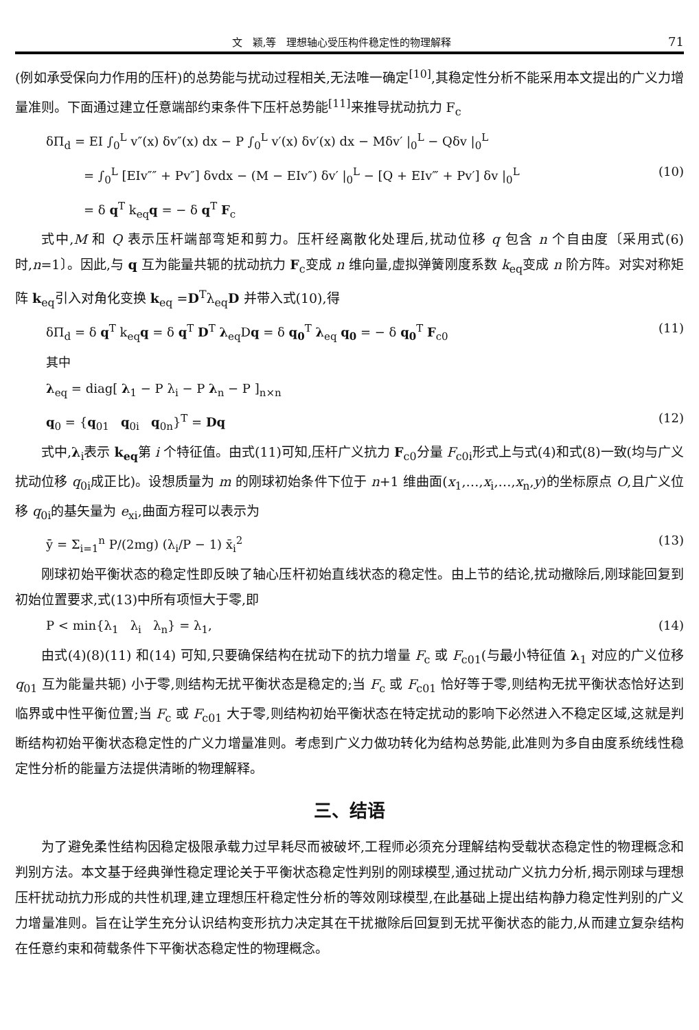文　颖,等　理想轴心受压构件稳定性的物理解释 71
(例如承受保向力作用的压杆)的总势能与扰动过程相关,无法唯一确定<sup>[10]</sup>,其稳定性分析不能采用本文提出的广义力增量准则。下面通过建立任意端部约束条件下压杆总势能<sup>[11]</sup>来推导扰动抗力 F<sub>c</sub>
δΠ<sub>d</sub> = EI ∫<sub>0</sub><sup>L</sup> v″(x) δv″(x) dx − P ∫<sub>0</sub><sup>L</sup> v′(x) δv′(x) dx − Mδv′ |<sub>0</sub><sup>L</sup> − Qδv |<sub>0</sub><sup>L</sup>
= ∫<sub>0</sub><sup>L</sup> [EIv″″ + Pv″] δvdx − (M − EIv″) δv′ |<sub>0</sub><sup>L</sup> − [Q + EIv‴ + Pv′] δv |<sub>0</sub><sup>L</sup> (10)
= δ q<sup>T</sup> k<sub>eq</sub>q = − δ q<sup>T</sup> F<sub>c</sub>
式中,M 和 Q 表示压杆端部弯矩和剪力。压杆经离散化处理后,扰动位移 q 包含 n 个自由度〔采用式(6)时,n=1〕。因此,与 q 互为能量共轭的扰动抗力 F<sub>c</sub>变成 n 维向量,虚拟弹簧刚度系数 k<sub>eq</sub>变成 n 阶方阵。对实对称矩阵 k<sub>eq</sub>引入对角化变换 k<sub>eq</sub> =D<sup>T</sup>λ<sub>eq</sub>D 并带入式(10),得
δΠ<sub>d</sub> = δ q<sup>T</sup> k<sub>eq</sub>q = δ q<sup>T</sup> D<sup>T</sup> λ<sub>eq</sub>Dq = δ q<sub>0</sub><sup>T</sup> λ<sub>eq</sub> q<sub>0</sub> = − δ q<sub>0</sub><sup>T</sup> F<sub>c0</sub> (11)
其中
λ<sub>eq</sub> = diag[ λ<sub>1</sub> − P λ<sub>i</sub> − P λ<sub>n</sub> − P ]<sub>n×n</sub>
q<sub>0</sub> = {q<sub>01</sub> q<sub>0i</sub> q<sub>0n</sub>}<sup>T</sup> = Dq (12)
式中,λ<sub>i</sub>表示 k<sub>eq</sub>第 i 个特征值。由式(11)可知,压杆广义抗力 F<sub>c0</sub>分量 F<sub>c0i</sub>形式上与式(4)和式(8)一致(均与广义扰动位移 q<sub>0i</sub>成正比)。设想质量为 m 的刚球初始条件下位于 n+1 维曲面(x<sub>1</sub>,…,x<sub>i</sub>,…,x<sub>n</sub>,y)的坐标原点 O,且广义位移 q<sub>0i</sub>的基矢量为 e<sub>xi</sub>,曲面方程可以表示为
ȳ = Σ<sub>i=1</sub><sup>n</sup> P/(2mg) (λ<sub>i</sub>/P − 1) x̄<sub>i</sub><sup>2</sup> (13)
刚球初始平衡状态的稳定性即反映了轴心压杆初始直线状态的稳定性。由上节的结论,扰动撤除后,刚球能回复到初始位置要求,式(13)中所有项恒大于零,即
P < min{λ<sub>1</sub> λ<sub>i</sub> λ<sub>n</sub>} = λ<sub>1</sub>, (14)
由式(4)(8)(11) 和(14) 可知,只要确保结构在扰动下的抗力增量 F<sub>c</sub> 或 F<sub>c01</sub>(与最小特征值 λ<sub>1</sub> 对应的广义位移 q<sub>01</sub> 互为能量共轭) 小于零,则结构无扰平衡状态是稳定的;当 F<sub>c</sub> 或 F<sub>c01</sub> 恰好等于零,则结构无扰平衡状态恰好达到临界或中性平衡位置;当 F<sub>c</sub> 或 F<sub>c01</sub> 大于零,则结构初始平衡状态在特定扰动的影响下必然进入不稳定区域,这就是判断结构初始平衡状态稳定性的广义力增量准则。考虑到广义力做功转化为结构总势能,此准则为多自由度系统线性稳定性分析的能量方法提供清晰的物理解释。
三、结语
为了避免柔性结构因稳定极限承载力过早耗尽而被破坏,工程师必须充分理解结构受载状态稳定性的物理概念和判别方法。本文基于经典弹性稳定理论关于平衡状态稳定性判别的刚球模型,通过扰动广义抗力分析,揭示刚球与理想压杆扰动抗力形成的共性机理,建立理想压杆稳定性分析的等效刚球模型,在此基础上提出结构静力稳定性判别的广义力增量准则。旨在让学生充分认识结构变形抗力决定其在干扰撤除后回复到无扰平衡状态的能力,从而建立复杂结构在任意约束和荷载条件下平衡状态稳定性的物理概念。